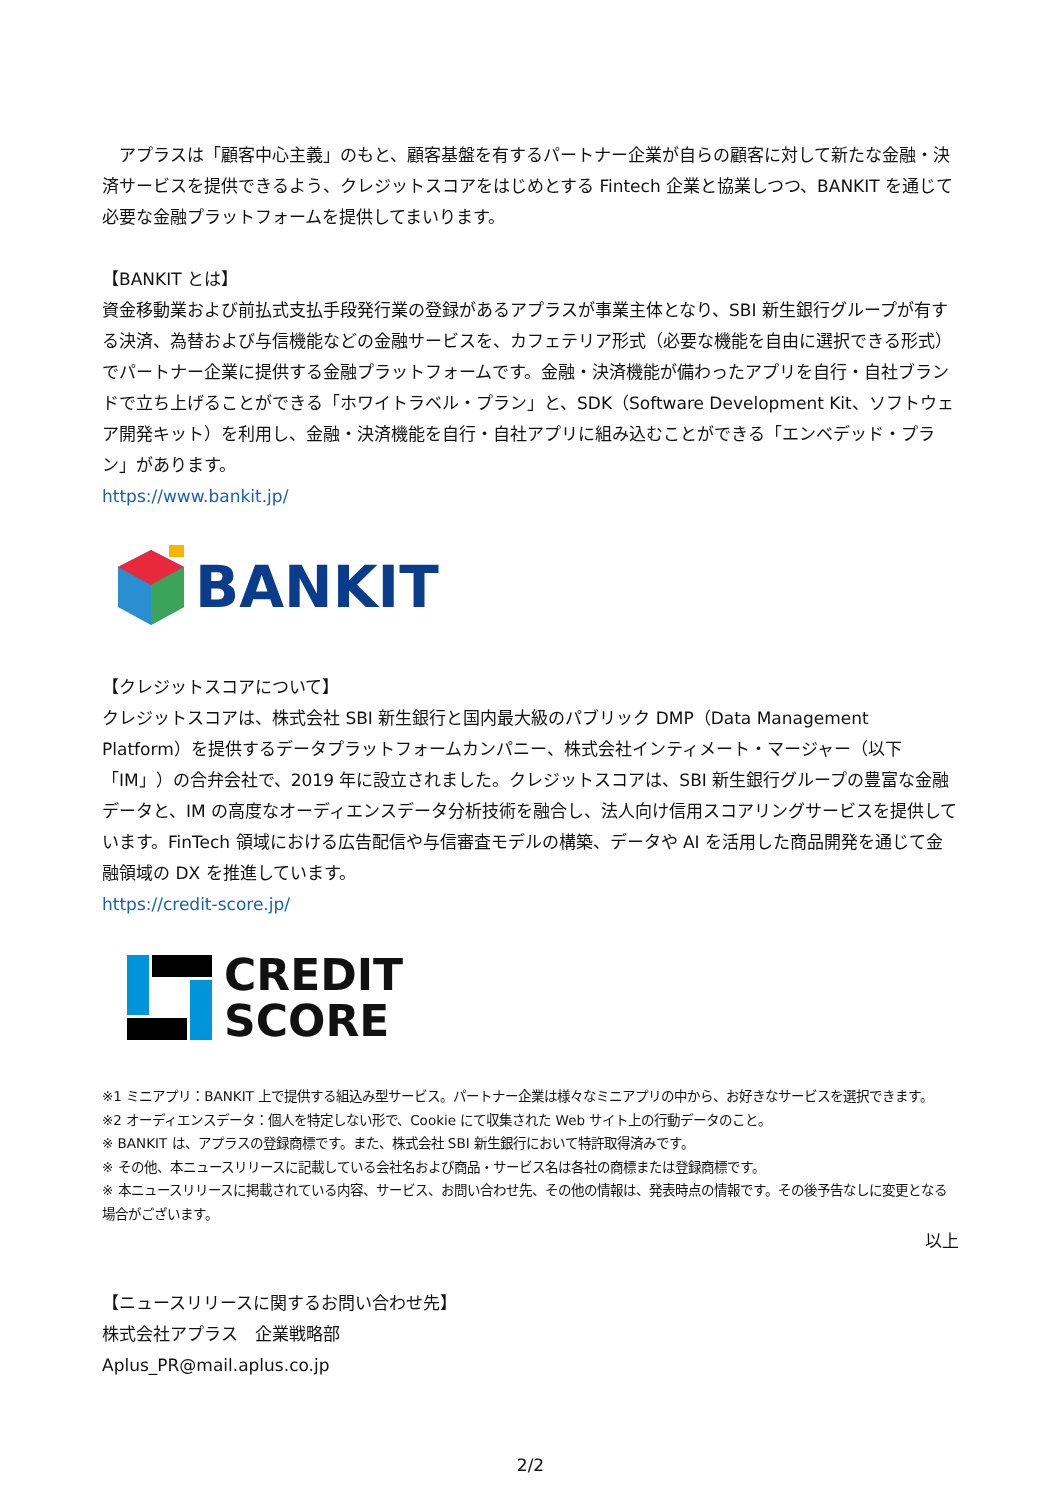アプラスは「顧客中心主義」のもと、顧客基盤を有するパートナー企業が自らの顧客に対して新たな金融・決済サービスを提供できるよう、クレジットスコアをはじめとする Fintech 企業と協業しつつ、BANKIT を通じて必要な金融プラットフォームを提供してまいります。
【BANKIT とは】
資金移動業および前払式支払手段発行業の登録があるアプラスが事業主体となり、SBI 新生銀行グループが有する決済、為替および与信機能などの金融サービスを、カフェテリア形式（必要な機能を自由に選択できる形式）でパートナー企業に提供する金融プラットフォームです。金融・決済機能が備わったアプリを自行・自社ブランドで立ち上げることができる「ホワイトラベル・プラン」と、SDK（Software Development Kit、ソフトウェア開発キット）を利用し、金融・決済機能を自行・自社アプリに組み込むことができる「エンベデッド・プラン」があります。
https://www.bankit.jp/
BANKIT
【クレジットスコアについて】
クレジットスコアは、株式会社 SBI 新生銀行と国内最大級のパブリック DMP（Data Management Platform）を提供するデータプラットフォームカンパニー、株式会社インティメート・マージャー（以下「IM」）の合弁会社で、2019 年に設立されました。クレジットスコアは、SBI 新生銀行グループの豊富な金融データと、IM の高度なオーディエンスデータ分析技術を融合し、法人向け信用スコアリングサービスを提供しています。FinTech 領域における広告配信や与信審査モデルの構築、データや AI を活用した商品開発を通じて金融領域の DX を推進しています。
https://credit-score.jp/
CREDIT
SCORE
※1 ミニアプリ：BANKIT 上で提供する組込み型サービス。パートナー企業は様々なミニアプリの中から、お好きなサービスを選択できます。
※2 オーディエンスデータ：個人を特定しない形で、Cookie にて収集された Web サイト上の行動データのこと。
※ BANKIT は、アプラスの登録商標です。また、株式会社 SBI 新生銀行において特許取得済みです。
※ その他、本ニュースリリースに記載している会社名および商品・サービス名は各社の商標または登録商標です。
※ 本ニュースリリースに掲載されている内容、サービス、お問い合わせ先、その他の情報は、発表時点の情報です。その後予告なしに変更となる場合がございます。
以上
【ニュースリリースに関するお問い合わせ先】
株式会社アプラス　企業戦略部
Aplus_PR@mail.aplus.co.jp
2/2